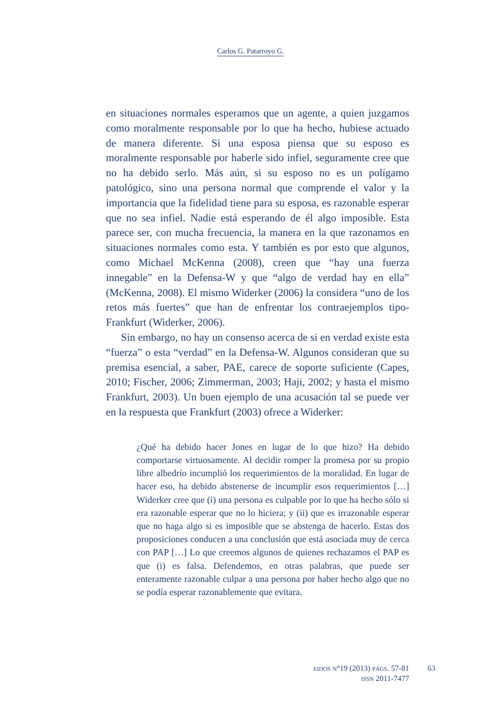Carlos G. Patarroyo G.
en situaciones normales esperamos que un agente, a quien juzgamos como moralmente responsable por lo que ha hecho, hubiese actuado de manera diferente. Si una esposa piensa que su esposo es moralmente responsable por haberle sido infiel, seguramente cree que no ha debido serlo. Más aún, si su esposo no es un polígamo patológico, sino una persona normal que comprende el valor y la importancia que la fidelidad tiene para su esposa, es razonable esperar que no sea infiel. Nadie está esperando de él algo imposible. Esta parece ser, con mucha frecuencia, la manera en la que razonamos en situaciones normales como esta. Y también es por esto que algunos, como Michael McKenna (2008), creen que “hay una fuerza innegable” en la Defensa-W y que “algo de verdad hay en ella” (McKenna, 2008). El mismo Widerker (2006) la considera “uno de los retos más fuertes” que han de enfrentar los contraejemplos tipo-Frankfurt (Widerker, 2006).
Sin embargo, no hay un consenso acerca de si en verdad existe esta “fuerza” o esta “verdad” en la Defensa-W. Algunos consideran que su premisa esencial, a saber, PAE, carece de soporte suficiente (Capes, 2010; Fischer, 2006; Zimmerman, 2003; Haji, 2002; y hasta el mismo Frankfurt, 2003). Un buen ejemplo de una acusación tal se puede ver en la respuesta que Frankfurt (2003) ofrece a Widerker:
¿Qué ha debido hacer Jones en lugar de lo que hizo? Ha debido comportarse virtuosamente. Al decidir romper la promesa por su propio libre albedrío incumplió los requerimientos de la moralidad. En lugar de hacer eso, ha debido abstenerse de incumplir esos requerimientos […] Widerker cree que (i) una persona es culpable por lo que ha hecho sólo si era razonable esperar que no lo hiciera; y (ii) que es irrazonable esperar que no haga algo si es imposible que se abstenga de hacerlo. Estas dos proposiciones conducen a una conclusión que está asociada muy de cerca con PAP […] Lo que creemos algunos de quienes rechazamos el PAP es que (i) es falsa. Defendemos, en otras palabras, que puede ser enteramente razonable culpar a una persona por haber hecho algo que no se podía esperar razonablemente que evitara.
EIDOS N°19 (2013) PÁGS. 57-81
ISSN 2011-7477
63